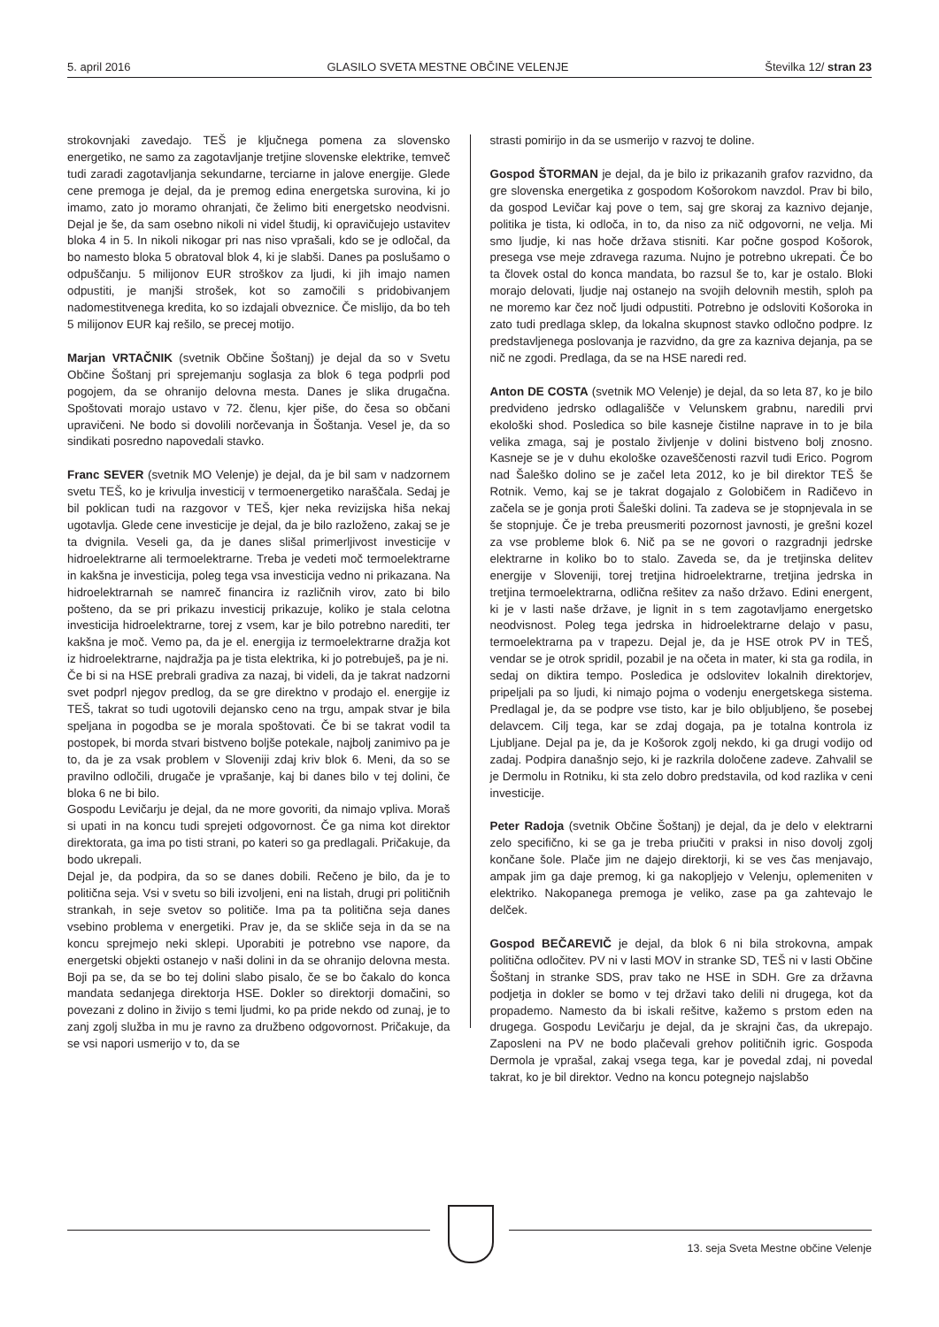5. april 2016 GLASILO SVETA MESTNE OBČINE VELENJE Številka 12/ stran 23
strokovnjaki zavedajo. TEŠ je ključnega pomena za slovensko energetiko, ne samo za zagotavljanje tretjine slovenske elektrike, temveč tudi zaradi zagotavljanja sekundarne, terciarne in jalove energije. Glede cene premoga je dejal, da je premog edina energetska surovina, ki jo imamo, zato jo moramo ohranjati, če želimo biti energetsko neodvisni. Dejal je še, da sam osebno nikoli ni videl študij, ki opravičujejo ustavitev bloka 4 in 5. In nikoli nikogar pri nas niso vprašali, kdo se je odločal, da bo namesto bloka 5 obratoval blok 4, ki je slabši. Danes pa poslušamo o odpuščanju. 5 milijonov EUR stroškov za ljudi, ki jih imajo namen odpustiti, je manjši strošek, kot so zamočili s pridobivanjem nadomestitvenega kredita, ko so izdajali obveznice. Če mislijo, da bo teh 5 milijonov EUR kaj rešilo, se precej motijo.
Marjan VRTAČNIK (svetnik Občine Šoštanj) je dejal da so v Svetu Občine Šoštanj pri sprejemanju soglasja za blok 6 tega podprli pod pogojem, da se ohranijo delovna mesta. Danes je slika drugačna. Spoštovati morajo ustavo v 72. členu, kjer piše, do česa so občani upravičeni. Ne bodo si dovolili norčevanja in Šoštanja. Vesel je, da so sindikati posredno napovedali stavko.
Franc SEVER (svetnik MO Velenje) je dejal, da je bil sam v nadzornem svetu TEŠ, ko je krivulja investicij v termoenergetiko naraščala. Sedaj je bil poklican tudi na razgovor v TEŠ, kjer neka revizijska hiša nekaj ugotavlja. Glede cene investicije je dejal, da je bilo razloženo, zakaj se je ta dvignila. Veseli ga, da je danes slišal primerljivost investicije v hidroelektrarne ali termoelektrarne. Treba je vedeti moč termoelektrarne in kakšna je investicija, poleg tega vsa investicija vedno ni prikazana. Na hidroelektrarnah se namreč financira iz različnih virov, zato bi bilo pošteno, da se pri prikazu investicij prikazuje, koliko je stala celotna investicija hidroelektrarne, torej z vsem, kar je bilo potrebno narediti, ter kakšna je moč. Vemo pa, da je el. energija iz termoelektrarne dražja kot iz hidroelektrarne, najdražja pa je tista elektrika, ki jo potrebuješ, pa je ni.
Če bi si na HSE prebrali gradiva za nazaj, bi videli, da je takrat nadzorni svet podprl njegov predlog, da se gre direktno v prodajo el. energije iz TEŠ, takrat so tudi ugotovili dejansko ceno na trgu, ampak stvar je bila speljana in pogodba se je morala spoštovati. Če bi se takrat vodil ta postopek, bi morda stvari bistveno boljše potekale, najbolj zanimivo pa je to, da je za vsak problem v Sloveniji zdaj kriv blok 6. Meni, da so se pravilno odločili, drugače je vprašanje, kaj bi danes bilo v tej dolini, če bloka 6 ne bi bilo.
Gospodu Levičarju je dejal, da ne more govoriti, da nimajo vpliva. Moraš si upati in na koncu tudi sprejeti odgovornost. Če ga nima kot direktor direktorata, ga ima po tisti strani, po kateri so ga predlagali. Pričakuje, da bodo ukrepali.
Dejal je, da podpira, da so se danes dobili. Rečeno je bilo, da je to politična seja. Vsi v svetu so bili izvoljeni, eni na listah, drugi pri političnih strankah, in seje svetov so političe. Ima pa ta politična seja danes vsebino problema v energetiki. Prav je, da se skliče seja in da se na koncu sprejmejo neki sklepi. Uporabiti je potrebno vse napore, da energetski objekti ostanejo v naši dolini in da se ohranijo delovna mesta. Boji pa se, da se bo tej dolini slabo pisalo, če se bo čakalo do konca mandata sedanjega direktorja HSE. Dokler so direktorji domačini, so povezani z dolino in živijo s temi ljudmi, ko pa pride nekdo od zunaj, je to zanj zgolj služba in mu je ravno za družbeno odgovornost. Pričakuje, da se vsi napori usmerijo v to, da se
strasti pomirijo in da se usmerijo v razvoj te doline.
Gospod ŠTORMAN je dejal, da je bilo iz prikazanih grafov razvidno, da gre slovenska energetika z gospodom Košorokom navzdol. Prav bi bilo, da gospod Levičar kaj pove o tem, saj gre skoraj za kaznivo dejanje, politika je tista, ki odloča, in to, da niso za nič odgovorni, ne velja. Mi smo ljudje, ki nas hoče država stisniti. Kar počne gospod Košorok, presega vse meje zdravega razuma. Nujno je potrebno ukrepati. Če bo ta človek ostal do konca mandata, bo razsul še to, kar je ostalo. Bloki morajo delovati, ljudje naj ostanejo na svojih delovnih mestih, sploh pa ne moremo kar čez noč ljudi odpustiti. Potrebno je odsloviti Košoroka in zato tudi predlaga sklep, da lokalna skupnost stavko odločno podpre. Iz predstavljenega poslovanja je razvidno, da gre za kazniva dejanja, pa se nič ne zgodi. Predlaga, da se na HSE naredi red.
Anton DE COSTA (svetnik MO Velenje) je dejal, da so leta 87, ko je bilo predvideno jedrsko odlagališče v Velunskem grabnu, naredili prvi ekološki shod. Posledica so bile kasneje čistilne naprave in to je bila velika zmaga, saj je postalo življenje v dolini bistveno bolj znosno. Kasneje se je v duhu ekološke ozaveščenosti razvil tudi Erico. Pogrom nad Šaleško dolino se je začel leta 2012, ko je bil direktor TEŠ še Rotnik. Vemo, kaj se je takrat dogajalo z Golobičem in Radičevo in začela se je gonja proti Šaleški dolini. Ta zadeva se je stopnjevala in se še stopnjuje. Če je treba preusmeriti pozornost javnosti, je grešni kozel za vse probleme blok 6. Nič pa se ne govori o razgradnji jedrske elektrarne in koliko bo to stalo. Zaveda se, da je tretjinska delitev energije v Sloveniji, torej tretjina hidroelektrarne, tretjina jedrska in tretjina termoelektrarna, odlična rešitev za našo državo. Edini energent, ki je v lasti naše države, je lignit in s tem zagotavljamo energetsko neodvisnost. Poleg tega jedrska in hidroelektrarne delajo v pasu, termoelektrarna pa v trapezu. Dejal je, da je HSE otrok PV in TEŠ, vendar se je otrok spridil, pozabil je na očeta in mater, ki sta ga rodila, in sedaj on diktira tempo. Posledica je odslovitev lokalnih direktorjev, pripeljali pa so ljudi, ki nimajo pojma o vodenju energetskega sistema. Predlagal je, da se podpre vse tisto, kar je bilo obljubljeno, še posebej delavcem. Cilj tega, kar se zdaj dogaja, pa je totalna kontrola iz Ljubljane. Dejal pa je, da je Košorok zgolj nekdo, ki ga drugi vodijo od zadaj. Podpira današnjo sejo, ki je razkrila določene zadeve. Zahvalil se je Dermolu in Rotniku, ki sta zelo dobro predstavila, od kod razlika v ceni investicije.
Peter Radoja (svetnik Občine Šoštanj) je dejal, da je delo v elektrarni zelo specifično, ki se ga je treba priučiti v praksi in niso dovolj zgolj končane šole. Plače jim ne dajejo direktorji, ki se ves čas menjavajo, ampak jim ga daje premog, ki ga nakopljejo v Velenju, oplemeniten v elektriko. Nakopanega premoga je veliko, zase pa ga zahtevajo le delček.
Gospod BEČAREVIČ je dejal, da blok 6 ni bila strokovna, ampak politična odločitev. PV ni v lasti MOV in stranke SD, TEŠ ni v lasti Občine Šoštanj in stranke SDS, prav tako ne HSE in SDH. Gre za državna podjetja in dokler se bomo v tej državi tako delili ni drugega, kot da propademo. Namesto da bi iskali rešitve, kažemo s prstom eden na drugega. Gospodu Levičarju je dejal, da je skrajni čas, da ukrepajo. Zaposleni na PV ne bodo plačevali grehov političnih igric. Gospoda Dermola je vprašal, zakaj vsega tega, kar je povedal zdaj, ni povedal takrat, ko je bil direktor. Vedno na koncu potegnejo najslabšo
13. seja Sveta Mestne občine Velenje